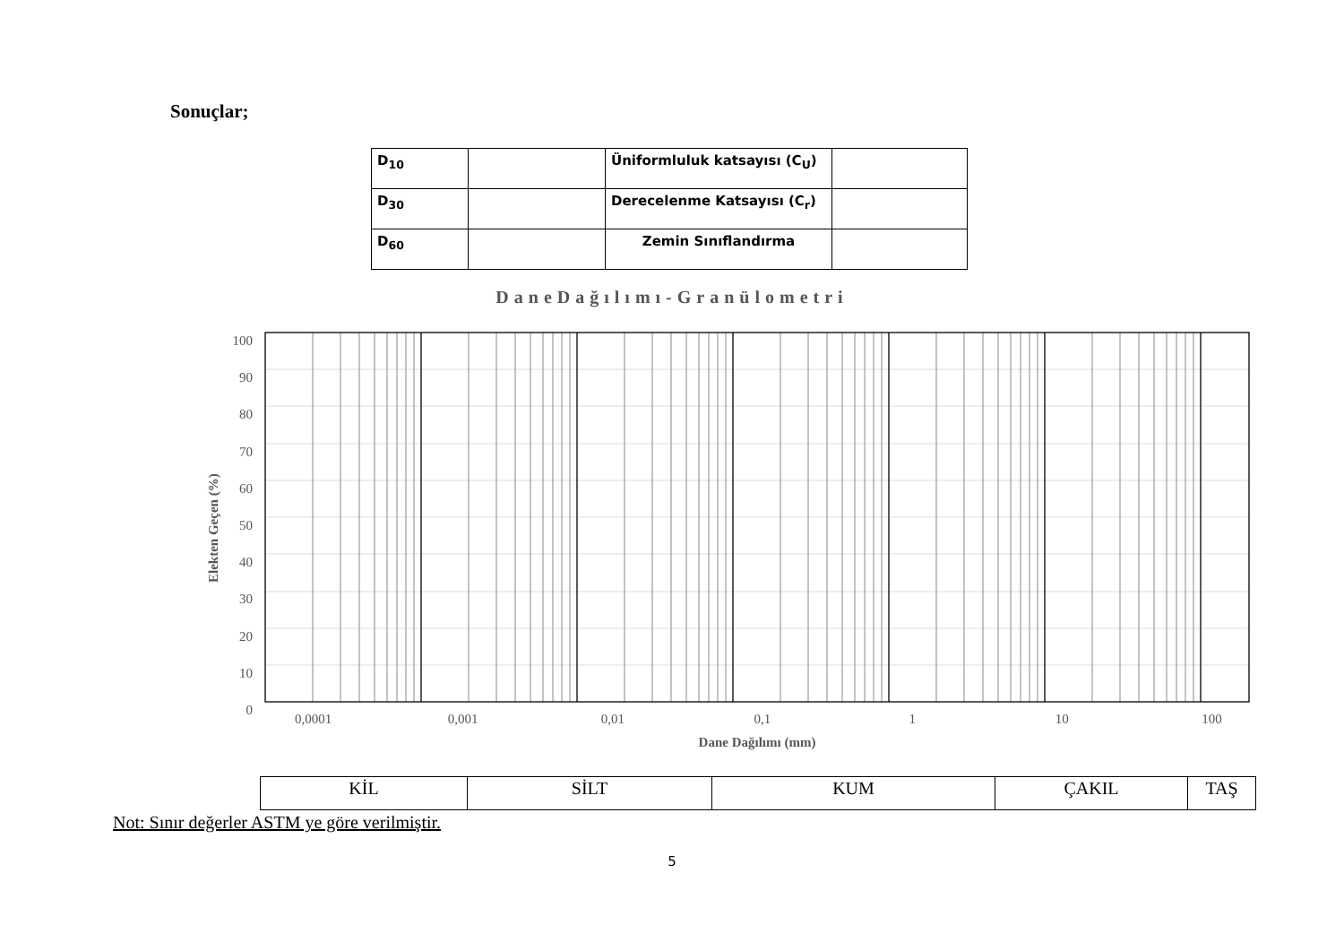Sonuçlar;
| D<sub>10</sub> | | Üniformluluk katsayısı (C<sub>U</sub>) | |
| D<sub>30</sub> | | Derecelenme Katsayısı (C<sub>r</sub>) | |
| D<sub>60</sub> | | Zemin Sınıflandırma | |
DaneDağılımı-Granülometri
100
90
80
70
60
50
40
30
20
10
0
Elekten Geçen (%)
0,0001 0,001 0,01 0,1 1 10 100
Dane Dağılımı (mm)
| KİL | SİLT | KUM | ÇAKIL | TAŞ |
Not: Sınır değerler ASTM ye göre verilmiştir.
5